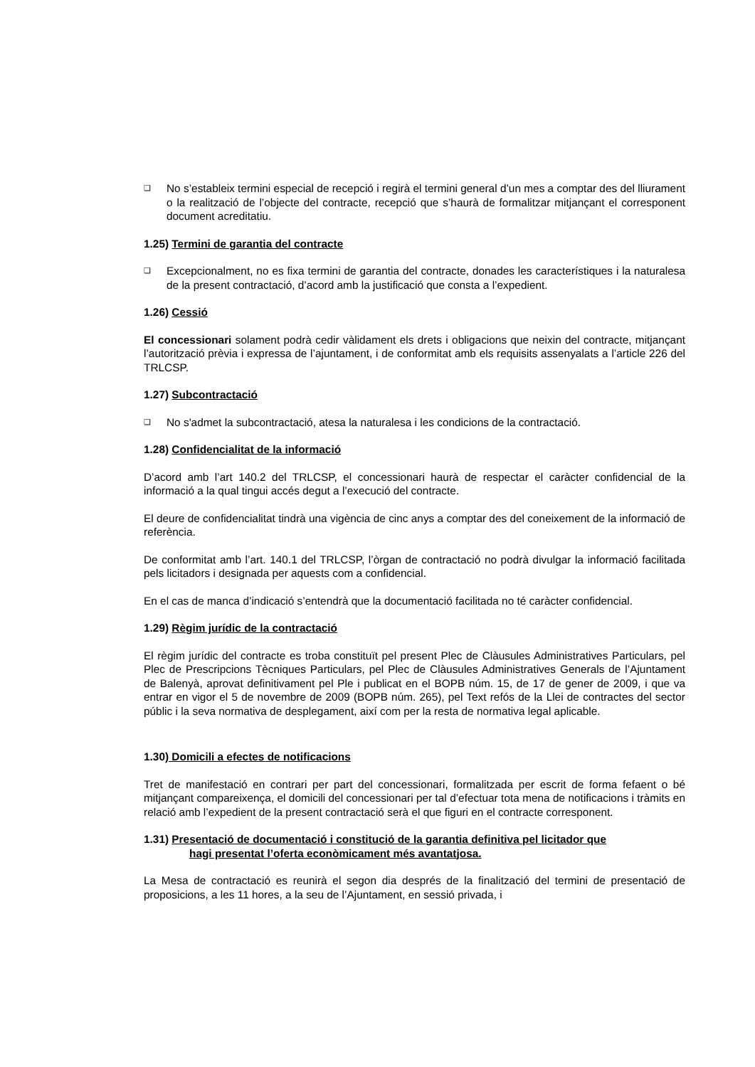❏
No s’estableix termini especial de recepció i regirà el termini general d’un mes a comptar des del lliurament o la realització de l’objecte del contracte, recepció que s’haurà de formalitzar mitjançant el corresponent document acreditatiu.
1.25) Termini de garantia del contracte
❏
Excepcionalment, no es fixa termini de garantia del contracte, donades les característiques i la naturalesa de la present contractació, d’acord amb la justificació que consta a l’expedient.
1.26) Cessió
El concessionari solament podrà cedir vàlidament els drets i obligacions que neixin del contracte, mitjançant l’autorització prèvia i expressa de l’ajuntament, i de conformitat amb els requisits assenyalats a l’article 226 del TRLCSP.
1.27) Subcontractació
❏
No s'admet la subcontractació, atesa la naturalesa i les condicions de la contractació.
1.28) Confidencialitat de la informació
D’acord amb l’art 140.2 del TRLCSP, el concessionari haurà de respectar el caràcter confidencial de la informació a la qual tingui accés degut a l’execució del contracte.
El deure de confidencialitat tindrà una vigència de cinc anys a comptar des del coneixement de la informació de referència.
De conformitat amb l’art. 140.1 del TRLCSP, l’òrgan de contractació no podrà divulgar la informació facilitada pels licitadors i designada per aquests com a confidencial.
En el cas de manca d’indicació s’entendrà que la documentació facilitada no té caràcter confidencial.
1.29) Règim jurídic de la contractació
El règim jurídic del contracte es troba constituït pel present Plec de Clàusules Administratives Particulars, pel Plec de Prescripcions Tècniques Particulars, pel Plec de Clàusules Administratives Generals de l’Ajuntament de Balenyà, aprovat definitivament pel Ple i publicat en el BOPB núm. 15, de 17 de gener de 2009, i que va entrar en vigor el 5 de novembre de 2009 (BOPB núm. 265), pel Text refós de la Llei de contractes del sector públic i la seva normativa de desplegament, així com per la resta de normativa legal aplicable.
1.30) Domicili a efectes de notificacions
Tret de manifestació en contrari per part del concessionari, formalitzada per escrit de forma fefaent o bé mitjançant compareixença, el domicili del concessionari per tal d’efectuar tota mena de notificacions i tràmits en relació amb l’expedient de la present contractació serà el que figuri en el contracte corresponent.
1.31) Presentació de documentació i constitució de la garantia definitiva pel licitador que
hagi presentat l’oferta econòmicament més avantatjosa.
La Mesa de contractació es reunirà el segon dia després de la finalització del termini de presentació de proposicions, a les 11 hores, a la seu de l’Ajuntament, en sessió privada, i